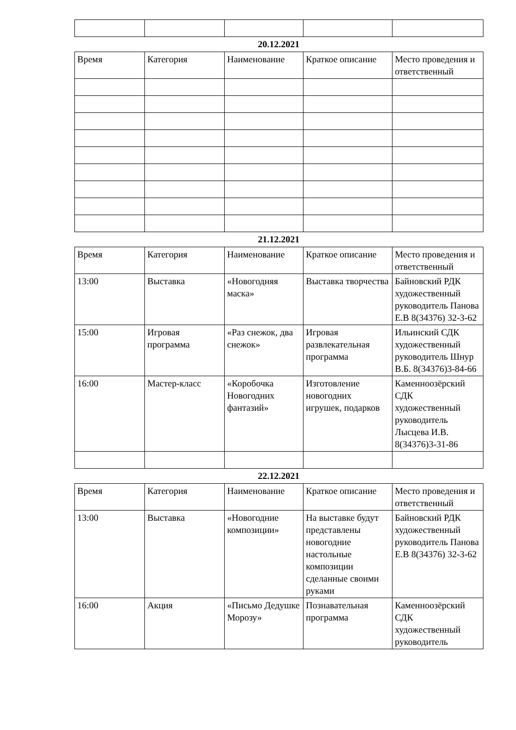20.12.2021
| Время | Категория | Наименование | Краткое описание | Место проведения и ответственный |
| --- | --- | --- | --- | --- |
21.12.2021
| Время | Категория | Наименование | Краткое описание | Место проведения и ответственный |
| --- | --- | --- | --- | --- |
| 13:00 | Выставка | «Новогодняя маска» | Выставка творчества | Байновский РДК художественный руководитель Панова Е.В 8(34376) 32-3-62 |
| 15:00 | Игровая программа | «Раз снежок, два снежок» | Игровая развлекательная программа | Ильинский СДК художественный руководитель Шнур В.Б. 8(34376)3-84-66 |
| 16:00 | Мастер-класс | «Коробочка Новогодних фантазий» | Изготовление новогодних игрушек, подарков | Каменноозёрский СДК художественный руководитель Лысцева И.В. 8(34376)3-31-86 |
22.12.2021
| Время | Категория | Наименование | Краткое описание | Место проведения и ответственный |
| --- | --- | --- | --- | --- |
| 13:00 | Выставка | «Новогодние композиции» | На выставке будут представлены новогодние настольные композиции сделанные своими руками | Байновский РДК художественный руководитель Панова Е.В 8(34376) 32-3-62 |
| 16:00 | Акция | «Письмо Дедушке Морозу» | Познавательная программа | Каменноозёрский СДК художественный руководитель |